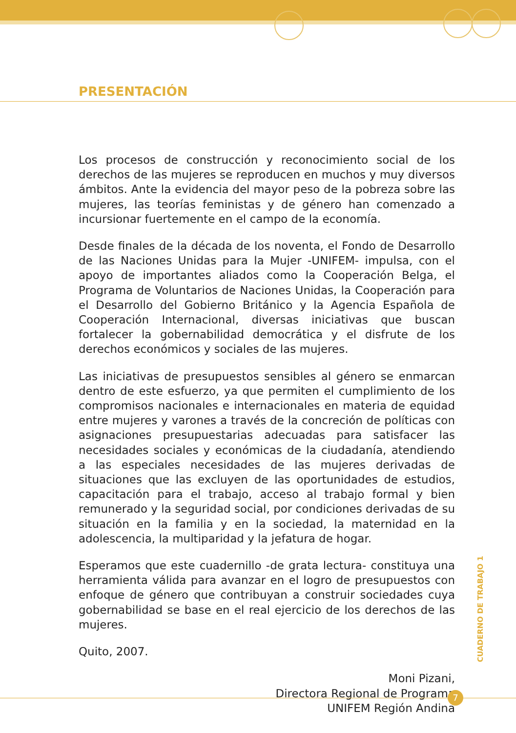PRESENTACIÓN
Los procesos de construcción y reconocimiento social de los derechos de las mujeres se reproducen en muchos y muy diversos ámbitos. Ante la evidencia del mayor peso de la pobreza sobre las mujeres, las teorías feministas y de género han comenzado a incursionar fuertemente en el campo de la economía.
Desde finales de la década de los noventa, el Fondo de Desarrollo de las Naciones Unidas para la Mujer -UNIFEM- impulsa, con el apoyo de importantes aliados como la Cooperación Belga, el Programa de Voluntarios de Naciones Unidas, la Cooperación para el Desarrollo del Gobierno Británico y la Agencia Española de Cooperación Internacional, diversas iniciativas que buscan fortalecer la gobernabilidad democrática y el disfrute de los derechos económicos y sociales de las mujeres.
Las iniciativas de presupuestos sensibles al género se enmarcan dentro de este esfuerzo, ya que permiten el cumplimiento de los compromisos nacionales e internacionales en materia de equidad entre mujeres y varones a través de la concreción de políticas con asignaciones presupuestarias adecuadas para satisfacer las necesidades sociales y económicas de la ciudadanía, atendiendo a las especiales necesidades de las mujeres derivadas de situaciones que las excluyen de las oportunidades de estudios, capacitación para el trabajo, acceso al trabajo formal y bien remunerado y la seguridad social, por condiciones derivadas de su situación en la familia y en la sociedad, la maternidad en la adolescencia, la multiparidad y la jefatura de hogar.
Esperamos que este cuadernillo -de grata lectura- constituya una herramienta válida para avanzar en el logro de presupuestos con enfoque de género que contribuyan a construir sociedades cuya gobernabilidad se base en el real ejercicio de los derechos de las mujeres.
Quito, 2007.
Moni Pizani,
Directora Regional de Programa
UNIFEM Región Andina
CUADERNO DE TRABAJO 1
7